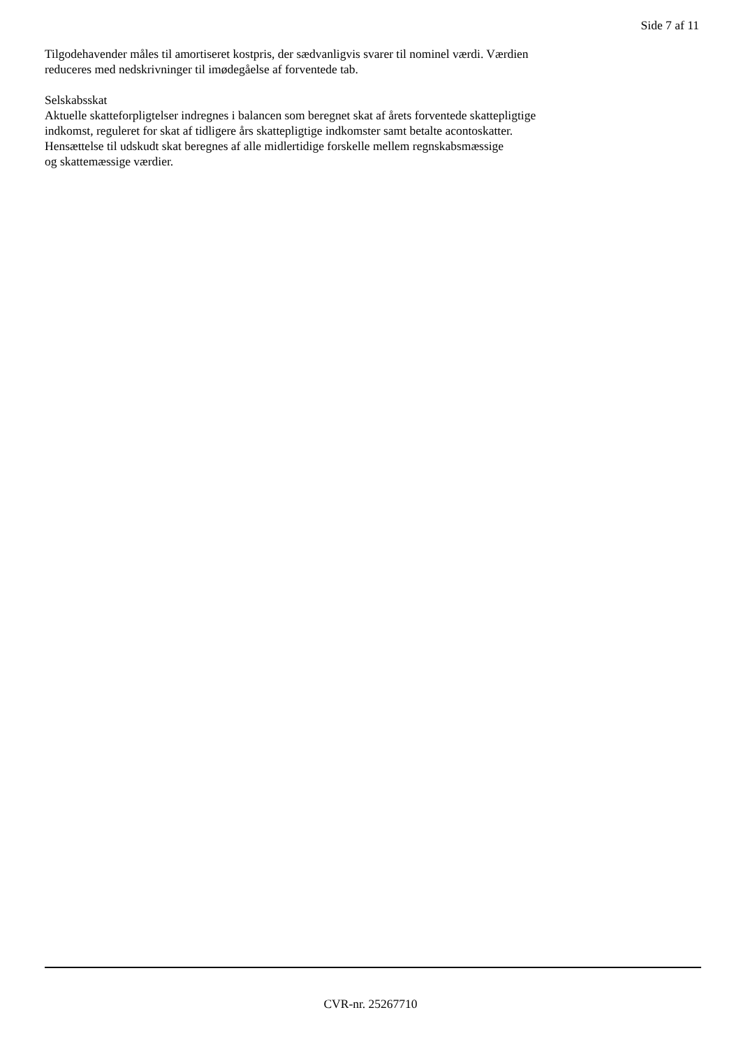Side 7 af 11
Tilgodehavender måles til amortiseret kostpris, der sædvanligvis svarer til nominel værdi. Værdien
reduceres med nedskrivninger til imødegåelse af forventede tab.
Selskabsskat
Aktuelle skatteforpligtelser indregnes i balancen som beregnet skat af årets forventede skattepligtige
indkomst, reguleret for skat af tidligere års skattepligtige indkomster samt betalte acontoskatter.
Hensættelse til udskudt skat beregnes af alle midlertidige forskelle mellem regnskabsmæssige
og skattemæssige værdier.
CVR-nr. 25267710